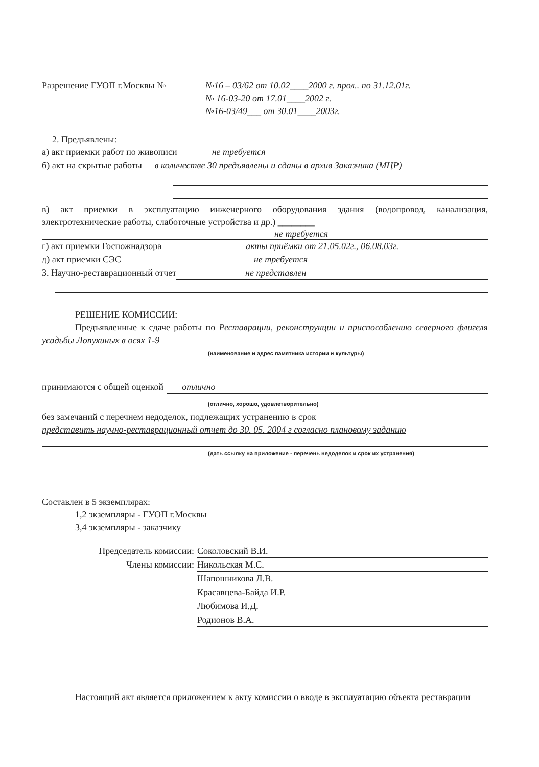Разрешение ГУОП г.Москвы № №16 – 03/62 от 10.02____2000 г. прол.. по 31.12.01г.
№ 16-03-20 от 17.01____2002 г.
№16-03/49___ от 30.01____2003г.
2. Предъявлены:
а) акт приемки работ по живописи не требуется
б) акт на скрытые работы в количестве 30 предъявлены и сданы в архив Заказчика (МЦР)
в) акт приемки в эксплуатацию инженерного оборудования здания (водопровод, канализация, электротехнические работы, слаботочные устройства и др.) ________
не требуется
г) акт приемки Госпожнадзора акты приёмки от 21.05.02г., 06.08.03г.
д) акт приемки СЭС не требуется
3. Научно-реставрационный отчет не представлен
РЕШЕНИЕ КОМИССИИ:
Предъявленные к сдаче работы по Реставрации, реконструкции и приспособлению северного флигеля усадьбы Лопухиных в осях 1-9
(наименование и адрес памятника истории и культуры)
принимаются с общей оценкой отлично
(отлично, хорошо, удовлетворительно)
без замечаний с перечнем недоделок, подлежащих устранению в срок
представить научно-реставрационный отчет до 30. 05. 2004 г согласно плановому заданию
(дать ссылку на приложение - перечень недоделок и срок их устранения)
Составлен в 5 экземплярах:
1,2 экземпляры - ГУОП г.Москвы
3,4 экземпляры - заказчику
Председатель комиссии: Соколовский В.И.
Члены комиссии: Никольская М.С.
Шапошникова Л.В.
Красавцева-Байда И.Р.
Любимова И.Д.
Родионов В.А.
Настоящий акт является приложением к акту комиссии о вводе в эксплуатацию объекта реставрации